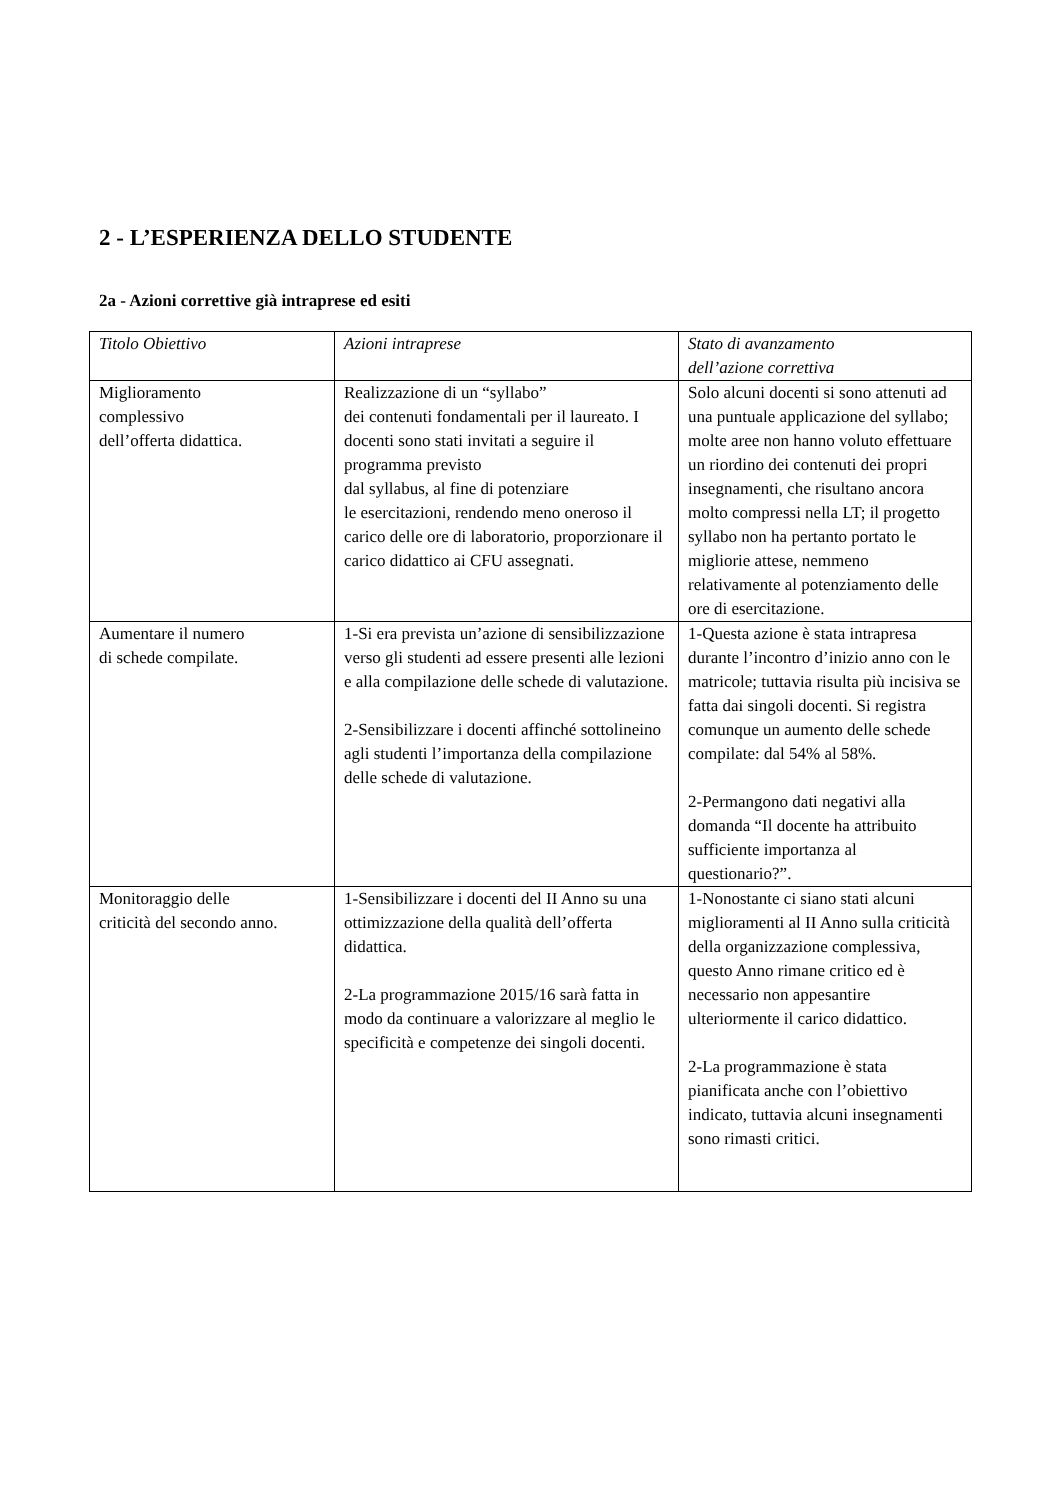2 - L’ESPERIENZA DELLO STUDENTE
2a - Azioni correttive già intraprese ed esiti
| Titolo Obiettivo | Azioni intraprese | Stato di avanzamento dell’azione correttiva |
| --- | --- | --- |
| Miglioramento complessivo dell’offerta didattica. | Realizzazione di un “syllabo” dei contenuti fondamentali per il laureato. I docenti sono stati invitati a seguire il programma previsto dal syllabus, al fine di potenziare le esercitazioni, rendendo meno oneroso il carico delle ore di laboratorio, proporzionare il carico didattico ai CFU assegnati. | Solo alcuni docenti si sono attenuti ad una puntuale applicazione del syllabo; molte aree non hanno voluto effettuare un riordino dei contenuti dei propri insegnamenti, che risultano ancora molto compressi nella LT; il progetto syllabo non ha pertanto portato le migliorie attese, nemmeno relativamente al potenziamento delle ore di esercitazione. |
| Aumentare il numero di schede compilate. | 1-Si era prevista un’azione di sensibilizzazione verso gli studenti ad essere presenti alle lezioni e alla compilazione delle schede di valutazione. 2-Sensibilizzare i docenti affinché sottolineino agli studenti l’importanza della compilazione delle schede di valutazione. | 1-Questa azione è stata intrapresa durante l’incontro d’inizio anno con le matricole; tuttavia risulta più incisiva se fatta dai singoli docenti. Si registra comunque un aumento delle schede compilate: dal 54% al 58%. 2-Permangono dati negativi alla domanda “Il docente ha attribuito sufficiente importanza al questionario?”. |
| Monitoraggio delle criticità del secondo anno. | 1-Sensibilizzare i docenti del II Anno su una ottimizzazione della qualità dell’offerta didattica. 2-La programmazione 2015/16 sarà fatta in modo da continuare a valorizzare al meglio le specificità e competenze dei singoli docenti. | 1-Nonostante ci siano stati alcuni miglioramenti al II Anno sulla criticità della organizzazione complessiva, questo Anno rimane critico ed è necessario non appesantire ulteriormente il carico didattico. 2-La programmazione è stata pianificata anche con l’obiettivo indicato, tuttavia alcuni insegnamenti sono rimasti critici. |